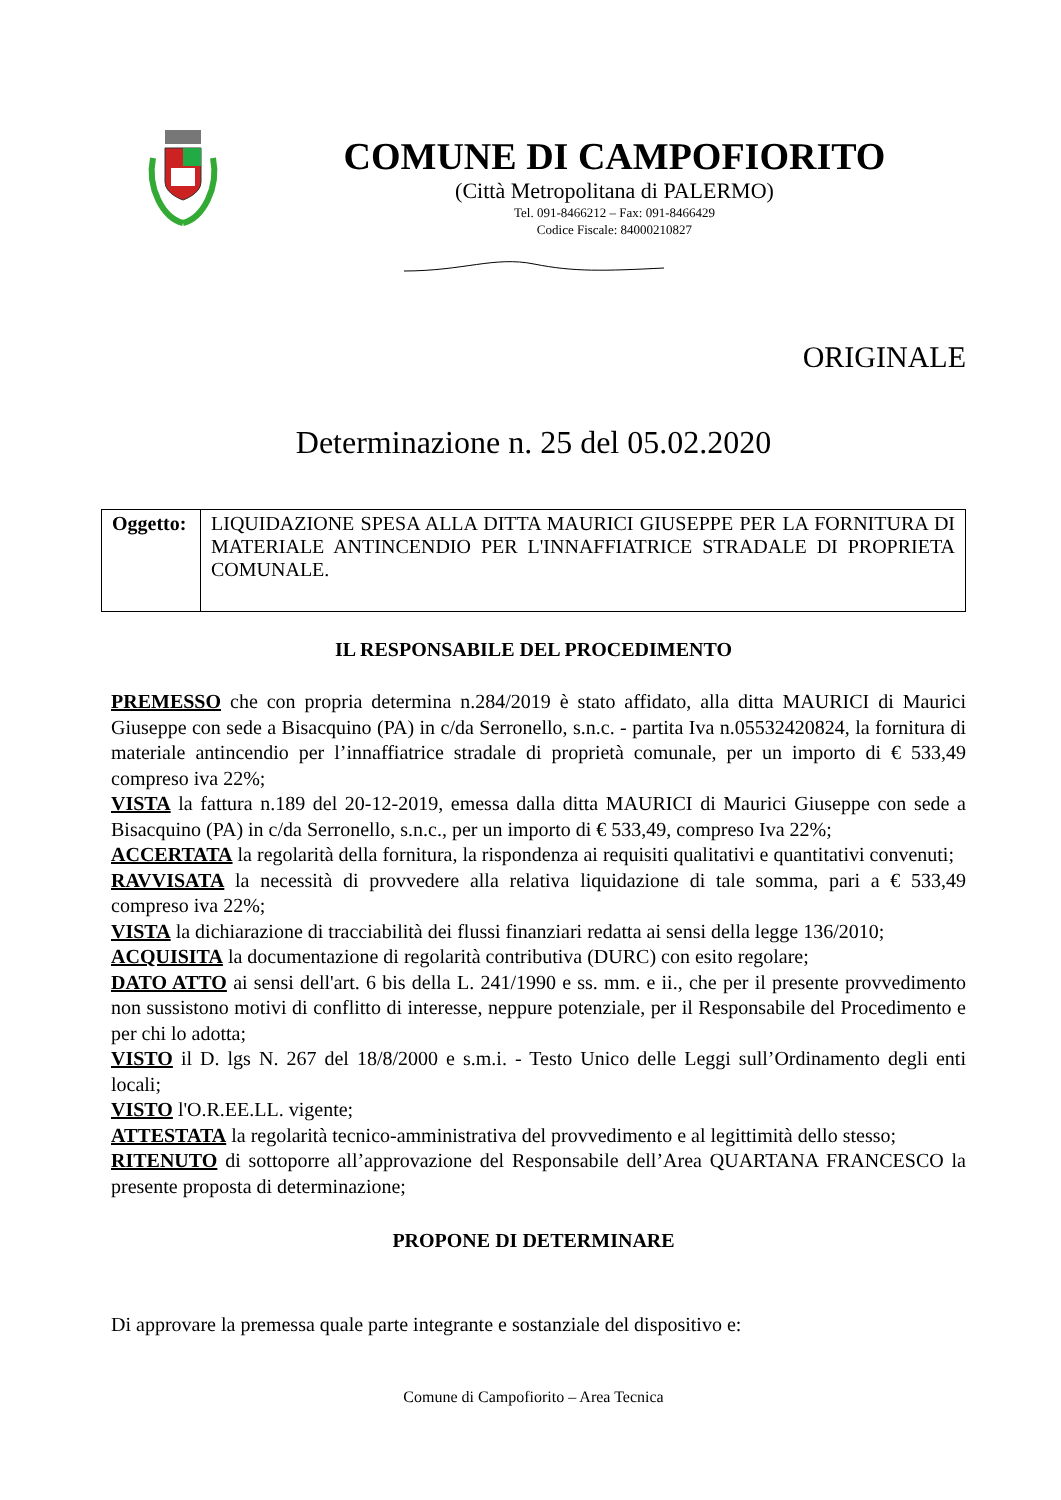COMUNE DI CAMPOFIORITO
(Città Metropolitana di PALERMO)
Tel. 091-8466212 – Fax: 091-8466429
Codice Fiscale: 84000210827
ORIGINALE
Determinazione n. 25 del 05.02.2020
| Oggetto: | LIQUIDAZIONE SPESA ALLA DITTA MAURICI GIUSEPPE PER LA FORNITURA DI MATERIALE ANTINCENDIO PER L'INNAFFIATRICE STRADALE DI PROPRIETA COMUNALE. |
IL RESPONSABILE DEL PROCEDIMENTO
PREMESSO che con propria determina n.284/2019 è stato affidato, alla ditta MAURICI di Maurici Giuseppe con sede a Bisacquino (PA) in c/da Serronello, s.n.c. - partita Iva n.05532420824, la fornitura di materiale antincendio per l’innaffiatrice stradale di proprietà comunale, per un importo di € 533,49 compreso iva 22%;
VISTA la fattura n.189 del 20-12-2019, emessa dalla ditta MAURICI di Maurici Giuseppe con sede a Bisacquino (PA) in c/da Serronello, s.n.c., per un importo di € 533,49, compreso Iva 22%;
ACCERTATA la regolarità della fornitura, la rispondenza ai requisiti qualitativi e quantitativi convenuti;
RAVVISATA la necessità di provvedere alla relativa liquidazione di tale somma, pari a € 533,49 compreso iva 22%;
VISTA la dichiarazione di tracciabilità dei flussi finanziari redatta ai sensi della legge 136/2010;
ACQUISITA la documentazione di regolarità contributiva (DURC) con esito regolare;
DATO ATTO ai sensi dell'art. 6 bis della L. 241/1990 e ss. mm. e ii., che per il presente provvedimento non sussistono motivi di conflitto di interesse, neppure potenziale, per il Responsabile del Procedimento e per chi lo adotta;
VISTO il D. lgs N. 267 del 18/8/2000 e s.m.i. - Testo Unico delle Leggi sull’Ordinamento degli enti locali;
VISTO l'O.R.EE.LL. vigente;
ATTESTATA la regolarità tecnico-amministrativa del provvedimento e al legittimità dello stesso;
RITENUTO di sottoporre all’approvazione del Responsabile dell’Area QUARTANA FRANCESCO la presente proposta di determinazione;
PROPONE DI DETERMINARE
Di approvare la premessa quale parte integrante e sostanziale del dispositivo e:
Comune di Campofiorito – Area Tecnica